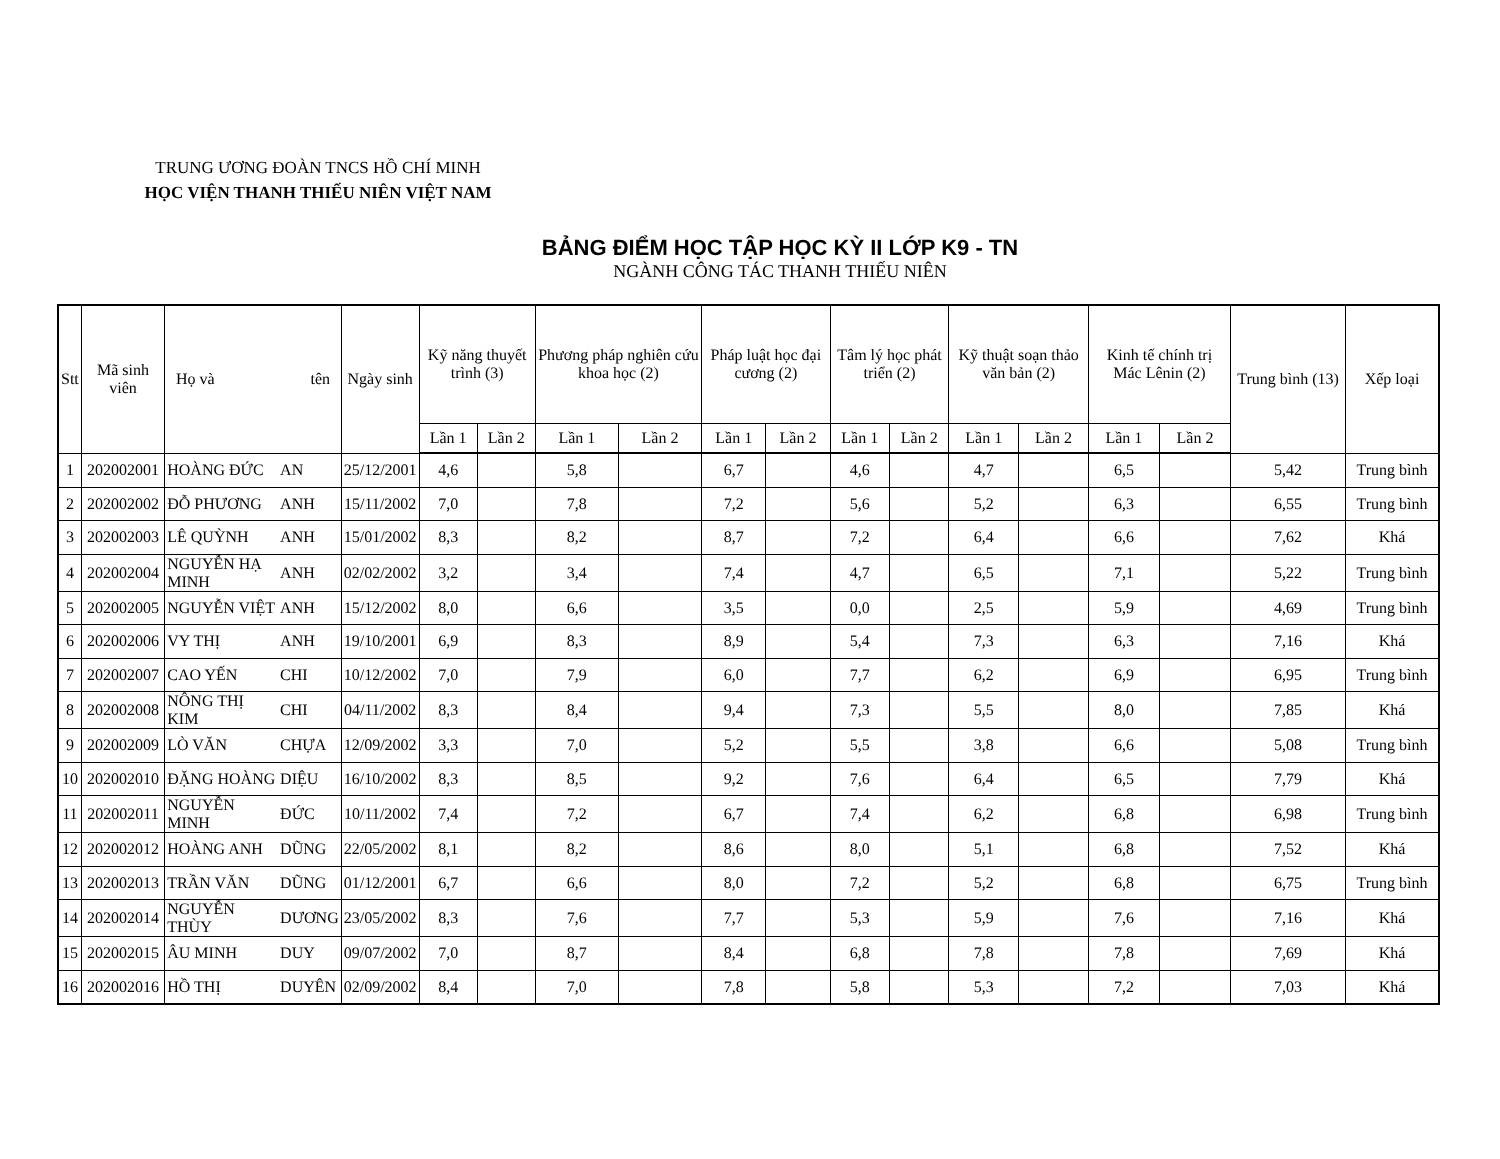TRUNG ƯƠNG ĐOÀN TNCS HỒ CHÍ MINH
HỌC VIỆN THANH THIẾU NIÊN VIỆT NAM
BẢNG ĐIỂM HỌC TẬP HỌC KỲ II LỚP K9 - TN
NGÀNH CÔNG TÁC THANH THIẾU NIÊN
| Stt | Mã sinh viên | Họ và tên | | Ngày sinh | Kỹ năng thuyết trình (3) | | Phương pháp nghiên cứu khoa học (2) | | Pháp luật học đại cương (2) | | Tâm lý học phát triển (2) | | Kỹ thuật soạn thảo văn bản (2) | | Kinh tế chính trị Mác Lênin (2) | | Trung bình (13) | Xếp loại |
| --- | --- | --- | --- | --- | --- | --- | --- | --- | --- | --- | --- | --- | --- | --- | --- | --- | --- | --- |
| | | | | | Lần 1 | Lần 2 | Lần 1 | Lần 2 | Lần 1 | Lần 2 | Lần 1 | Lần 2 | Lần 1 | Lần 2 | Lần 1 | Lần 2 | | |
| 1 | 202002001 | HOÀNG ĐỨC | AN | 25/12/2001 | 4,6 | | 5,8 | | 6,7 | | 4,6 | | 4,7 | | 6,5 | | 5,42 | Trung bình |
| 2 | 202002002 | ĐỖ PHƯƠNG | ANH | 15/11/2002 | 7,0 | | 7,8 | | 7,2 | | 5,6 | | 5,2 | | 6,3 | | 6,55 | Trung bình |
| 3 | 202002003 | LÊ QUỲNH | ANH | 15/01/2002 | 8,3 | | 8,2 | | 8,7 | | 7,2 | | 6,4 | | 6,6 | | 7,62 | Khá |
| 4 | 202002004 | NGUYỄN HẠ MINH | ANH | 02/02/2002 | 3,2 | | 3,4 | | 7,4 | | 4,7 | | 6,5 | | 7,1 | | 5,22 | Trung bình |
| 5 | 202002005 | NGUYỄN VIỆT | ANH | 15/12/2002 | 8,0 | | 6,6 | | 3,5 | | 0,0 | | 2,5 | | 5,9 | | 4,69 | Trung bình |
| 6 | 202002006 | VY THỊ | ANH | 19/10/2001 | 6,9 | | 8,3 | | 8,9 | | 5,4 | | 7,3 | | 6,3 | | 7,16 | Khá |
| 7 | 202002007 | CAO YẾN | CHI | 10/12/2002 | 7,0 | | 7,9 | | 6,0 | | 7,7 | | 6,2 | | 6,9 | | 6,95 | Trung bình |
| 8 | 202002008 | NÔNG THỊ KIM | CHI | 04/11/2002 | 8,3 | | 8,4 | | 9,4 | | 7,3 | | 5,5 | | 8,0 | | 7,85 | Khá |
| 9 | 202002009 | LÒ VĂN | CHỰA | 12/09/2002 | 3,3 | | 7,0 | | 5,2 | | 5,5 | | 3,8 | | 6,6 | | 5,08 | Trung bình |
| 10 | 202002010 | ĐẶNG HOÀNG | DIỆU | 16/10/2002 | 8,3 | | 8,5 | | 9,2 | | 7,6 | | 6,4 | | 6,5 | | 7,79 | Khá |
| 11 | 202002011 | NGUYỄN MINH | ĐỨC | 10/11/2002 | 7,4 | | 7,2 | | 6,7 | | 7,4 | | 6,2 | | 6,8 | | 6,98 | Trung bình |
| 12 | 202002012 | HOÀNG ANH | DŨNG | 22/05/2002 | 8,1 | | 8,2 | | 8,6 | | 8,0 | | 5,1 | | 6,8 | | 7,52 | Khá |
| 13 | 202002013 | TRẦN VĂN | DŨNG | 01/12/2001 | 6,7 | | 6,6 | | 8,0 | | 7,2 | | 5,2 | | 6,8 | | 6,75 | Trung bình |
| 14 | 202002014 | NGUYỄN THÙY | DƯƠNG | 23/05/2002 | 8,3 | | 7,6 | | 7,7 | | 5,3 | | 5,9 | | 7,6 | | 7,16 | Khá |
| 15 | 202002015 | ÂU MINH | DUY | 09/07/2002 | 7,0 | | 8,7 | | 8,4 | | 6,8 | | 7,8 | | 7,8 | | 7,69 | Khá |
| 16 | 202002016 | HỒ THỊ | DUYÊN | 02/09/2002 | 8,4 | | 7,0 | | 7,8 | | 5,8 | | 5,3 | | 7,2 | | 7,03 | Khá |